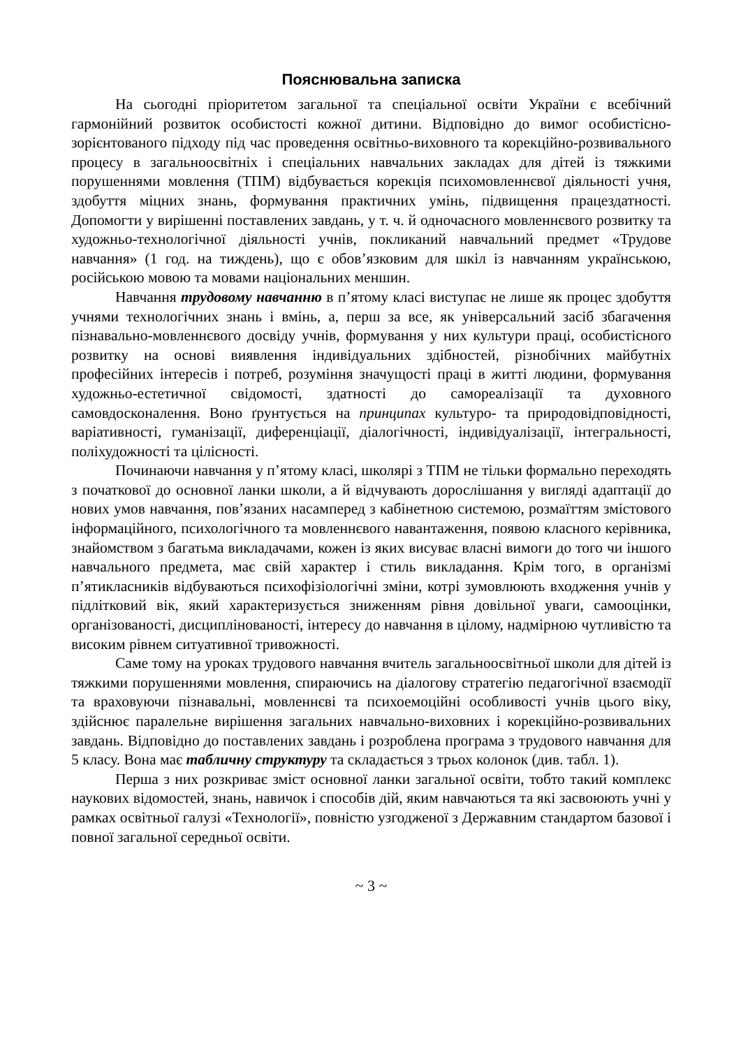Пояснювальна записка
На сьогодні пріоритетом загальної та спеціальної освіти України є всебічний гармонійний розвиток особистості кожної дитини. Відповідно до вимог особистісно-зорієнтованого підходу під час проведення освітньо-виховного та корекційно-розвивального процесу в загальноосвітніх і спеціальних навчальних закладах для дітей із тяжкими порушеннями мовлення (ТПМ) відбувається корекція психомовленнєвої діяльності учня, здобуття міцних знань, формування практичних умінь, підвищення працездатності. Допомогти у вирішенні поставлених завдань, у т. ч. й одночасного мовленнєвого розвитку та художньо-технологічної діяльності учнів, покликаний навчальний предмет «Трудове навчання» (1 год. на тиждень), що є обов’язковим для шкіл із навчанням українською, російською мовою та мовами національних меншин.
Навчання трудовому навчанню в п’ятому класі виступає не лише як процес здобуття учнями технологічних знань і вмінь, а, перш за все, як універсальний засіб збагачення пізнавально-мовленнєвого досвіду учнів, формування у них культури праці, особистісного розвитку на основі виявлення індивідуальних здібностей, різнобічних майбутніх професійних інтересів і потреб, розуміння значущості праці в житті людини, формування художньо-естетичної свідомості, здатності до самореалізації та духовного самовдосконалення. Воно ґрунтується на принципах культуро- та природовідповідності, варіативності, гуманізації, диференціації, діалогічності, індивідуалізації, інтегральності, поліхудожності та цілісності.
Починаючи навчання у п’ятому класі, школярі з ТПМ не тільки формально переходять з початкової до основної ланки школи, а й відчувають дорослішання у вигляді адаптації до нових умов навчання, пов’язаних насамперед з кабінетною системою, розмаїттям змістового інформаційного, психологічного та мовленнєвого навантаження, появою класного керівника, знайомством з багатьма викладачами, кожен із яких висуває власні вимоги до того чи іншого навчального предмета, має свій характер і стиль викладання. Крім того, в організмі п’ятикласників відбуваються психофізіологічні зміни, котрі зумовлюють входження учнів у підлітковий вік, який характеризується зниженням рівня довільної уваги, самооцінки, організованості, дисциплінованості, інтересу до навчання в цілому, надмірною чутливістю та високим рівнем ситуативної тривожності.
Саме тому на уроках трудового навчання вчитель загальноосвітньої школи для дітей із тяжкими порушеннями мовлення, спираючись на діалогову стратегію педагогічної взаємодії та враховуючи пізнавальні, мовленнєві та психоемоційні особливості учнів цього віку, здійснює паралельне вирішення загальних навчально-виховних і корекційно-розвивальних завдань. Відповідно до поставлених завдань і розроблена програма з трудового навчання для 5 класу. Вона має табличну структуру та складається з трьох колонок (див. табл. 1).
Перша з них розкриває зміст основної ланки загальної освіти, тобто такий комплекс наукових відомостей, знань, навичок і способів дій, яким навчаються та які засвоюють учні у рамках освітньої галузі «Технології», повністю узгодженої з Державним стандартом базової і повної загальної середньої освіти.
~ 3 ~